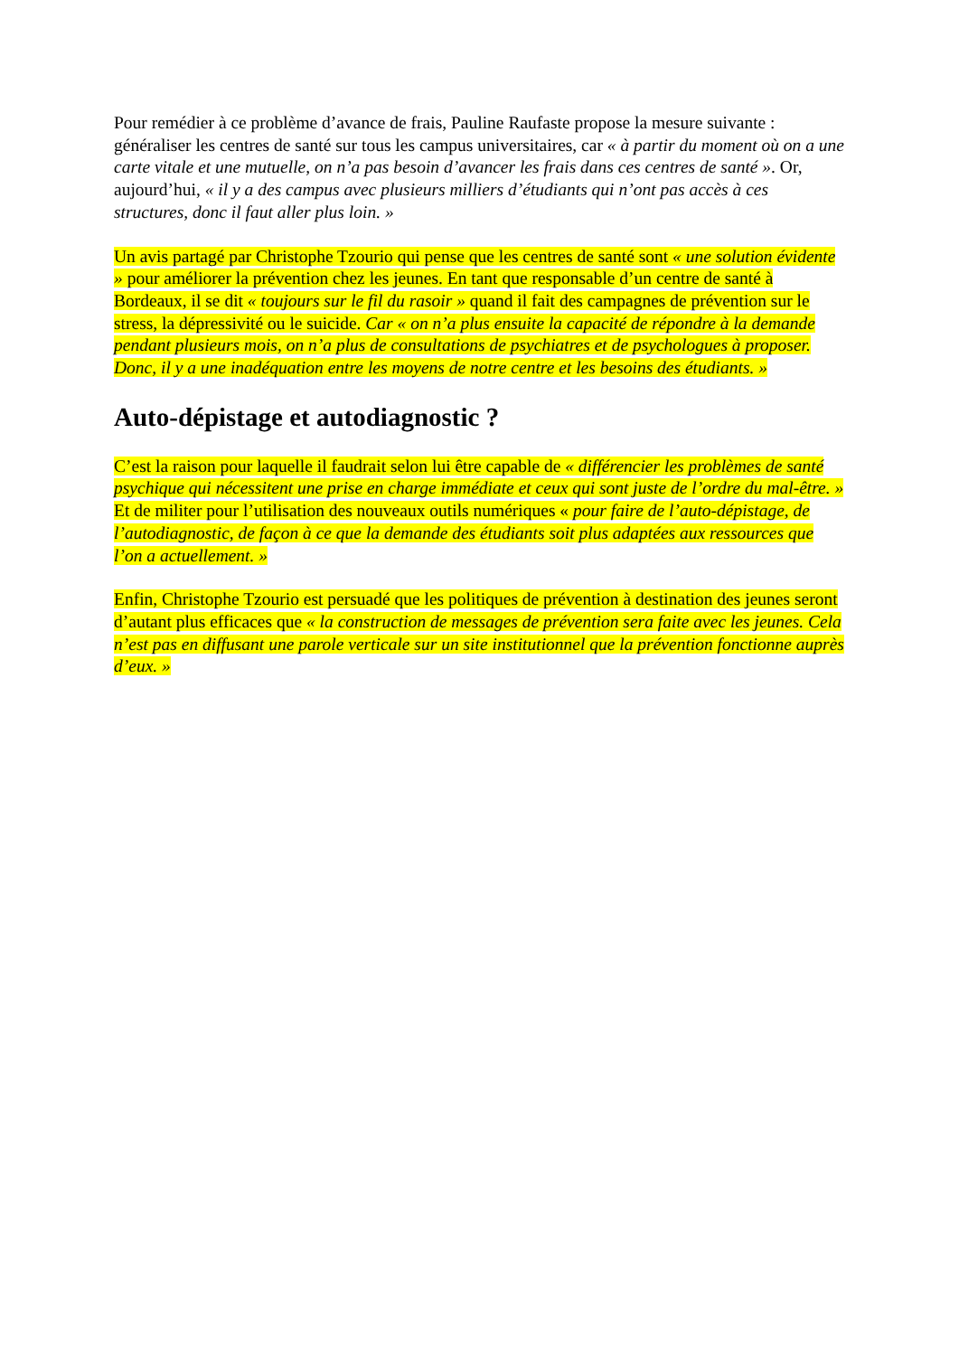Pour remédier à ce problème d’avance de frais, Pauline Raufaste propose la mesure suivante : généraliser les centres de santé sur tous les campus universitaires, car « à partir du moment où on a une carte vitale et une mutuelle, on n’a pas besoin d’avancer les frais dans ces centres de santé ». Or, aujourd’hui, « il y a des campus avec plusieurs milliers d’étudiants qui n’ont pas accès à ces structures, donc il faut aller plus loin. »
Un avis partagé par Christophe Tzourio qui pense que les centres de santé sont « une solution évidente » pour améliorer la prévention chez les jeunes. En tant que responsable d’un centre de santé à Bordeaux, il se dit « toujours sur le fil du rasoir » quand il fait des campagnes de prévention sur le stress, la dépressivité ou le suicide. Car « on n’a plus ensuite la capacité de répondre à la demande pendant plusieurs mois, on n’a plus de consultations de psychiatres et de psychologues à proposer. Donc, il y a une inadéquation entre les moyens de notre centre et les besoins des étudiants. »
Auto-dépistage et autodiagnostic ?
C’est la raison pour laquelle il faudrait selon lui être capable de « différencier les problèmes de santé psychique qui nécessitent une prise en charge immédiate et ceux qui sont juste de l’ordre du mal-être. » Et de militer pour l’utilisation des nouveaux outils numériques « pour faire de l’auto-dépistage, de l’autodiagnostic, de façon à ce que la demande des étudiants soit plus adaptées aux ressources que l’on a actuellement. »
Enfin, Christophe Tzourio est persuadé que les politiques de prévention à destination des jeunes seront d’autant plus efficaces que « la construction de messages de prévention sera faite avec les jeunes. Cela n’est pas en diffusant une parole verticale sur un site institutionnel que la prévention fonctionne auprès d’eux. »